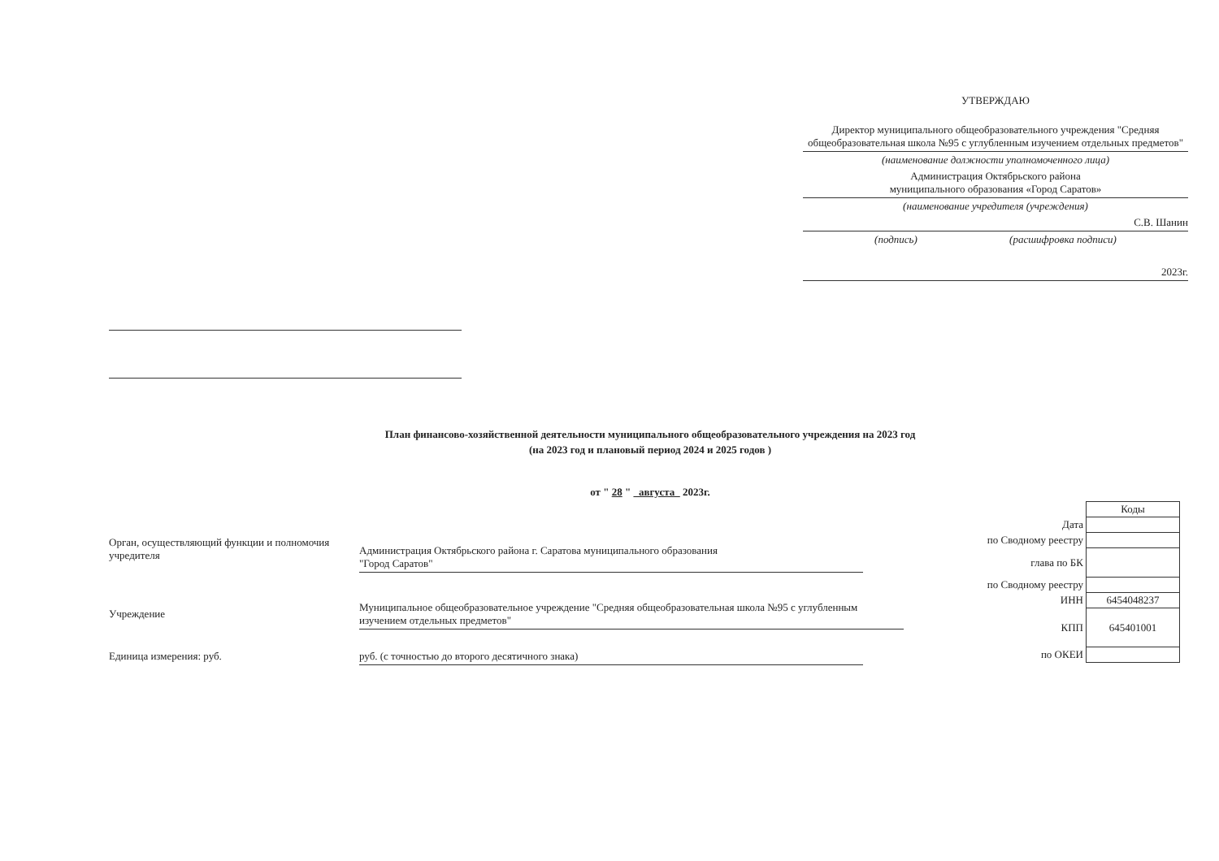УТВЕРЖДАЮ
Директор муниципального общеобразовательного учреждения "Средняя общеобразовательная школа №95 с углубленным изучением отдельных предметов"
(наименование должности уполномоченного лица)
Администрация Октябрьского района
муниципального образования «Город Саратов»
(наименование учредителя (учреждения)
С.В. Шанин
(подпись) (расшифровка подписи)
2023г.
План финансово-хозяйственной деятельности муниципального общеобразовательного учреждения на 2023 год
(на 2023 год и плановый период 2024 и 2025 годов )
от " 28 " августа 2023г.
| | Коды |
| Дата | |
| по Сводному реестру | |
| глава по БК | |
| по Сводному реестру | |
| ИНН | 6454048237 |
| КПП | 645401001 |
| по ОКЕИ | |
Орган, осуществляющий функции и полномочия учредителя
Администрация Октябрьского района г. Саратова муниципального образования
"Город Саратов"
Учреждение
Муниципальное общеобразовательное учреждение "Средняя общеобразовательная школа №95 с углубленным изучением отдельных предметов"
Единица измерения: руб. руб. (с точностью до второго десятичного знака)